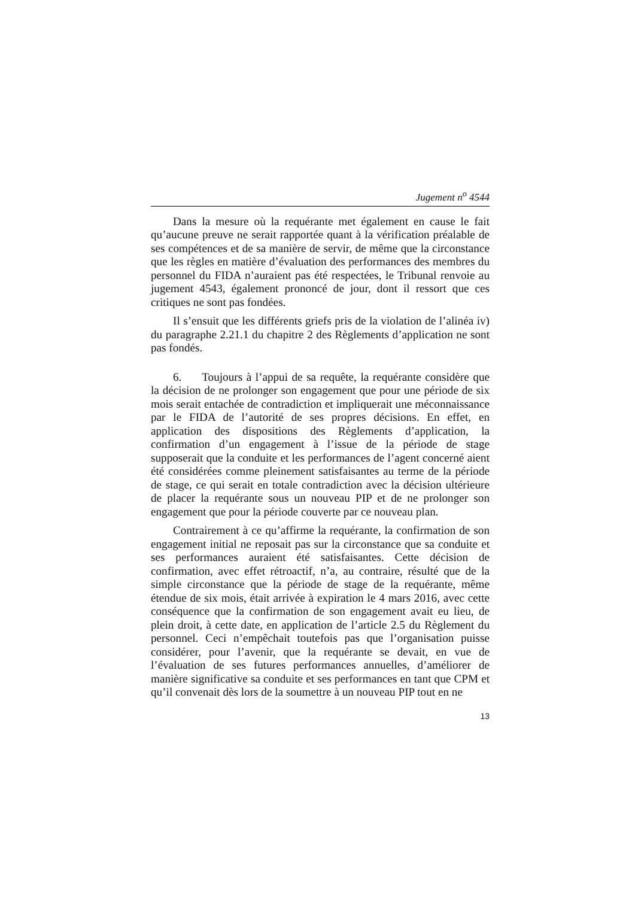Jugement n<sup>o</sup> 4544
Dans la mesure où la requérante met également en cause le fait qu’aucune preuve ne serait rapportée quant à la vérification préalable de ses compétences et de sa manière de servir, de même que la circonstance que les règles en matière d’évaluation des performances des membres du personnel du FIDA n’auraient pas été respectées, le Tribunal renvoie au jugement 4543, également prononcé de jour, dont il ressort que ces critiques ne sont pas fondées.
Il s’ensuit que les différents griefs pris de la violation de l’alinéa iv) du paragraphe 2.21.1 du chapitre 2 des Règlements d’application ne sont pas fondés.
6. Toujours à l’appui de sa requête, la requérante considère que la décision de ne prolonger son engagement que pour une période de six mois serait entachée de contradiction et impliquerait une méconnaissance par le FIDA de l’autorité de ses propres décisions. En effet, en application des dispositions des Règlements d’application, la confirmation d’un engagement à l’issue de la période de stage supposerait que la conduite et les performances de l’agent concerné aient été considérées comme pleinement satisfaisantes au terme de la période de stage, ce qui serait en totale contradiction avec la décision ultérieure de placer la requérante sous un nouveau PIP et de ne prolonger son engagement que pour la période couverte par ce nouveau plan.
Contrairement à ce qu’affirme la requérante, la confirmation de son engagement initial ne reposait pas sur la circonstance que sa conduite et ses performances auraient été satisfaisantes. Cette décision de confirmation, avec effet rétroactif, n’a, au contraire, résulté que de la simple circonstance que la période de stage de la requérante, même étendue de six mois, était arrivée à expiration le 4 mars 2016, avec cette conséquence que la confirmation de son engagement avait eu lieu, de plein droit, à cette date, en application de l’article 2.5 du Règlement du personnel. Ceci n’empêchait toutefois pas que l’organisation puisse considérer, pour l’avenir, que la requérante se devait, en vue de l’évaluation de ses futures performances annuelles, d’améliorer de manière significative sa conduite et ses performances en tant que CPM et qu’il convenait dès lors de la soumettre à un nouveau PIP tout en ne
13